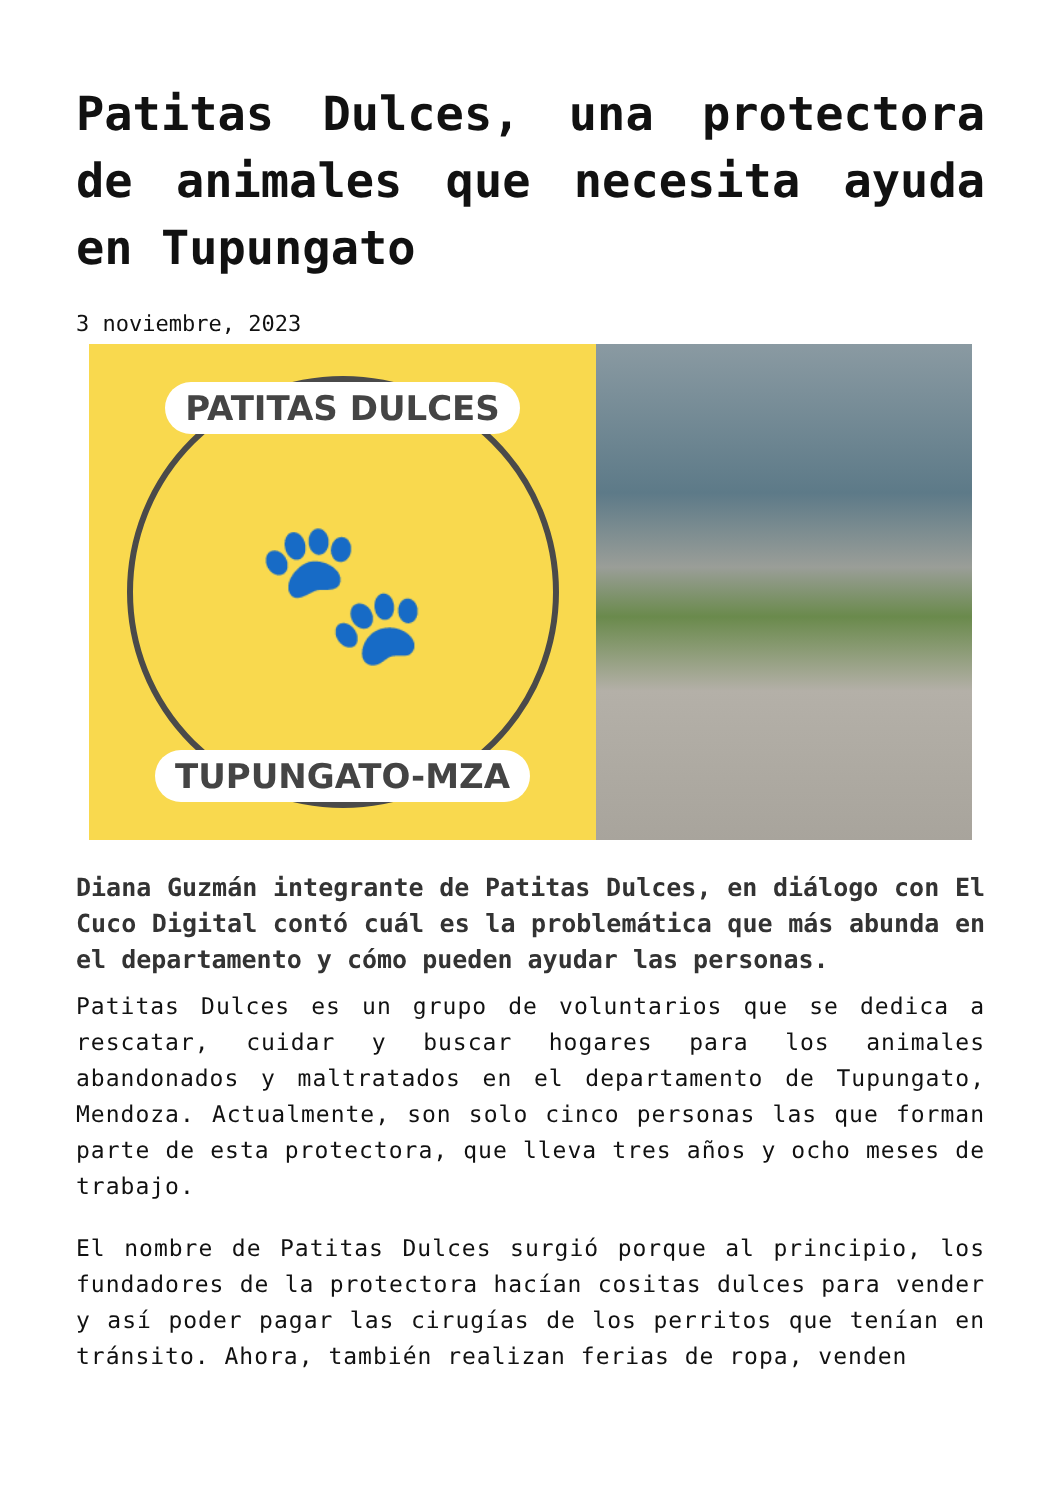Patitas Dulces, una protectora de animales que necesita ayuda en Tupungato
3 noviembre, 2023
PATITAS DULCES
🐾
TUPUNGATO-MZA
Diana Guzmán integrante de Patitas Dulces, en diálogo con El Cuco Digital contó cuál es la problemática que más abunda en el departamento y cómo pueden ayudar las personas.
Patitas Dulces es un grupo de voluntarios que se dedica a rescatar, cuidar y buscar hogares para los animales abandonados y maltratados en el departamento de Tupungato, Mendoza. Actualmente, son solo cinco personas las que forman parte de esta protectora, que lleva tres años y ocho meses de trabajo.
El nombre de Patitas Dulces surgió porque al principio, los fundadores de la protectora hacían cositas dulces para vender y así poder pagar las cirugías de los perritos que tenían en tránsito. Ahora, también realizan ferias de ropa, venden